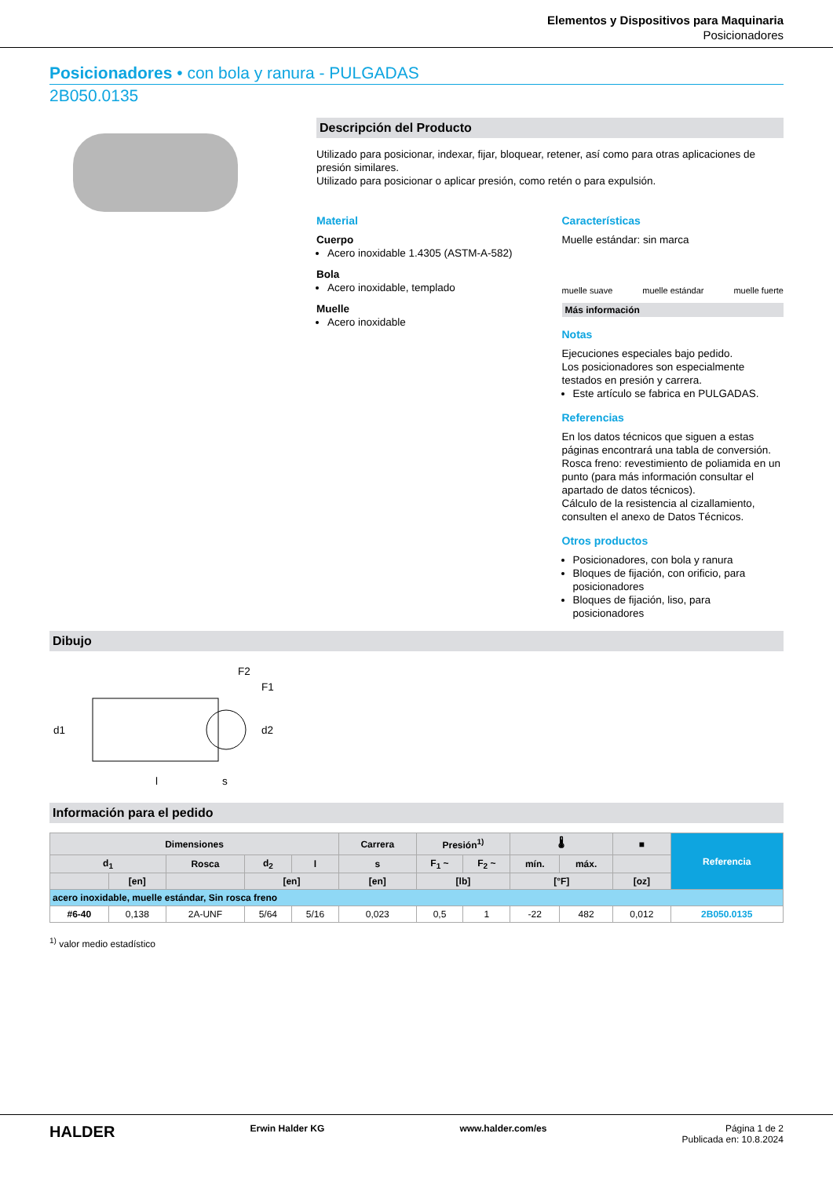Elementos y Dispositivos para Maquinaria
Posicionadores
Posicionadores • con bola y ranura - PULGADAS
2B050.0135
Descripción del Producto
Utilizado para posicionar, indexar, fijar, bloquear, retener, así como para otras aplicaciones de presión similares.
Utilizado para posicionar o aplicar presión, como retén o para expulsión.
Material
Cuerpo
Acero inoxidable 1.4305 (ASTM-A-582)
Bola
Acero inoxidable, templado
Muelle
Acero inoxidable
Características
Muelle estándar: sin marca
muelle suave muelle estándar muelle fuerte
Más información
Notas
Ejecuciones especiales bajo pedido.
Los posicionadores son especialmente testados en presión y carrera.
Este artículo se fabrica en PULGADAS.
Referencias
En los datos técnicos que siguen a estas páginas encontrará una tabla de conversión.
Rosca freno: revestimiento de poliamida en un punto (para más información consultar el apartado de datos técnicos).
Cálculo de la resistencia al cizallamiento, consulten el anexo de Datos Técnicos.
Otros productos
Posicionadores, con bola y ranura
Bloques de fijación, con orificio, para posicionadores
Bloques de fijación, liso, para posicionadores
Dibujo
d1
l
s
F2
F1
d2
Información para el pedido
| Dimensiones | | | | | Carrera | Presión<sup>1)</sup> | | 🌡 | | ■ | Referencia |
| --- | --- | --- | --- | --- | --- | --- | --- | --- | --- | --- | --- |
| d<sub>1</sub> | | Rosca | d<sub>2</sub> | l | s | F<sub>1</sub> ~ | F<sub>2</sub> ~ | mín. | máx. | | |
| | [en] | | [en] | | [en] | [lb] | | [°F] | | [oz] | |
| acero inoxidable, muelle estándar, Sin rosca freno | | | | | | | | | | | |
| #6-40 | 0,138 | 2A-UNF | 5/64 | 5/16 | 0,023 | 0,5 | 1 | -22 | 482 | 0,012 | 2B050.0135 |
<sup>1)</sup> valor medio estadístico
HALDER Erwin Halder KG www.halder.com/es Página 1 de 2
Publicada en: 10.8.2024